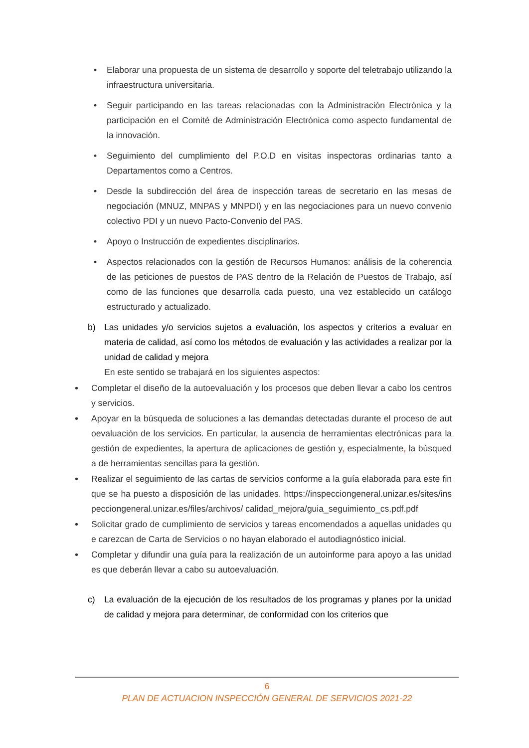• Elaborar una propuesta de un sistema de desarrollo y soporte del teletrabajo utilizando la infraestructura universitaria.
• Seguir participando en las tareas relacionadas con la Administración Electrónica y la participación en el Comité de Administración Electrónica como aspecto fundamental de la innovación.
• Seguimiento del cumplimiento del P.O.D en visitas inspectoras ordinarias tanto a Departamentos como a Centros.
• Desde la subdirección del área de inspección tareas de secretario en las mesas de negociación (MNUZ, MNPAS y MNPDI) y en las negociaciones para un nuevo convenio colectivo PDI y un nuevo Pacto-Convenio del PAS.
• Apoyo o Instrucción de expedientes disciplinarios.
• Aspectos relacionados con la gestión de Recursos Humanos: análisis de la coherencia de las peticiones de puestos de PAS dentro de la Relación de Puestos de Trabajo, así como de las funciones que desarrolla cada puesto, una vez establecido un catálogo estructurado y actualizado.
b) Las unidades y/o servicios sujetos a evaluación, los aspectos y criterios a evaluar en materia de calidad, así como los métodos de evaluación y las actividades a realizar por la unidad de calidad y mejora
En este sentido se trabajará en los siguientes aspectos:
• Completar el diseño de la autoevaluación y los procesos que deben llevar a cabo los centros y servicios.
• Apoyar en la búsqueda de soluciones a las demandas detectadas durante el proceso de autoevaluación de los servicios. En particular, la ausencia de herramientas electrónicas para la gestión de expedientes, la apertura de aplicaciones de gestión y, especialmente, la búsqueda de herramientas sencillas para la gestión.
• Realizar el seguimiento de las cartas de servicios conforme a la guía elaborada para este fin que se ha puesto a disposición de las unidades. https://inspecciongeneral.unizar.es/sites/inspecciongeneral.unizar.es/files/archivos/ calidad_mejora/guia_seguimiento_cs.pdf.pdf
• Solicitar grado de cumplimiento de servicios y tareas encomendados a aquellas unidades que carezcan de Carta de Servicios o no hayan elaborado el autodiagnóstico inicial.
• Completar y difundir una guía para la realización de un autoinforme para apoyo a las unidades que deberán llevar a cabo su autoevaluación.
c) La evaluación de la ejecución de los resultados de los programas y planes por la unidad de calidad y mejora para determinar, de conformidad con los criterios que
6
PLAN DE ACTUACION INSPECCIÓN GENERAL DE SERVICIOS 2021-22